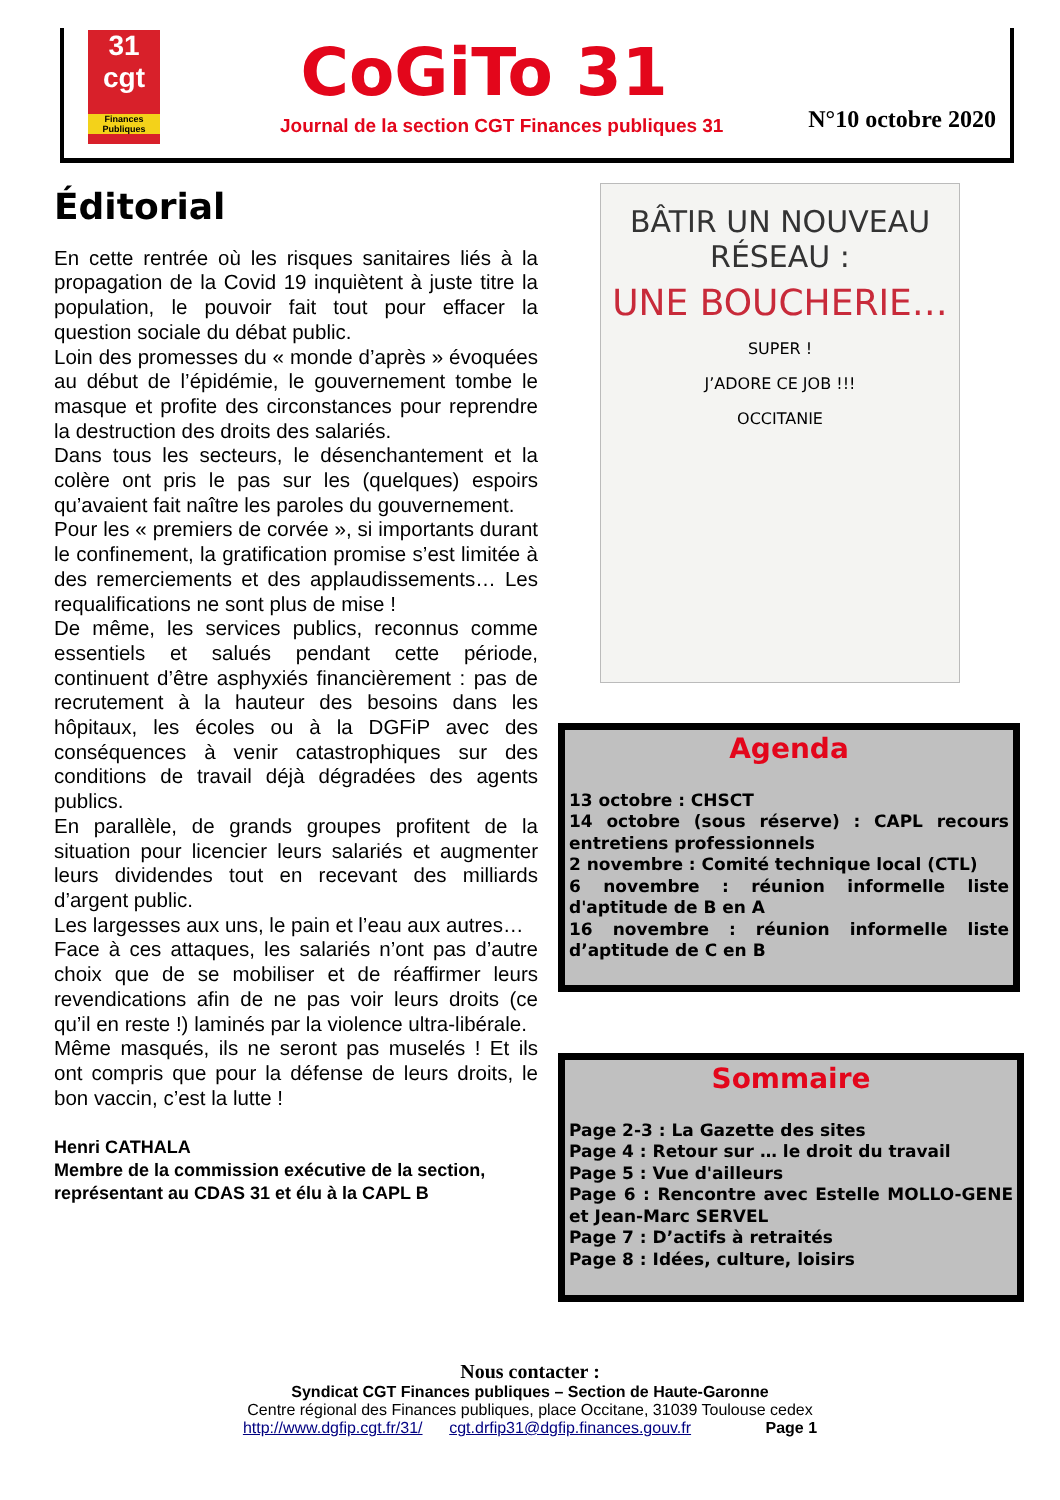31
cgt
Finances Publiques
CoGiTo 31
Journal de la section CGT Finances publiques 31
N°10 octobre 2020
Éditorial
En cette rentrée où les risques sanitaires liés à la propagation de la Covid 19 inquiètent à juste titre la population, le pouvoir fait tout pour effacer la question sociale du débat public.
Loin des promesses du « monde d’après » évoquées au début de l’épidémie, le gouvernement tombe le masque et profite des circonstances pour reprendre la destruction des droits des salariés.
Dans tous les secteurs, le désenchantement et la colère ont pris le pas sur les (quelques) espoirs qu’avaient fait naître les paroles du gouvernement.
Pour les « premiers de corvée », si importants durant le confinement, la gratification promise s’est limitée à des remerciements et des applaudissements… Les requalifications ne sont plus de mise !
De même, les services publics, reconnus comme essentiels et salués pendant cette période, continuent d’être asphyxiés financièrement : pas de recrutement à la hauteur des besoins dans les hôpitaux, les écoles ou à la DGFiP avec des conséquences à venir catastrophiques sur des conditions de travail déjà dégradées des agents publics.
En parallèle, de grands groupes profitent de la situation pour licencier leurs salariés et augmenter leurs dividendes tout en recevant des milliards d’argent public.
Les largesses aux uns, le pain et l’eau aux autres…
Face à ces attaques, les salariés n’ont pas d’autre choix que de se mobiliser et de réaffirmer leurs revendications afin de ne pas voir leurs droits (ce qu’il en reste !) laminés par la violence ultra-libérale.
Même masqués, ils ne seront pas muselés ! Et ils ont compris que pour la défense de leurs droits, le bon vaccin, c’est la lutte !
Henri CATHALA
Membre de la commission exécutive de la section, représentant au CDAS 31 et élu à la CAPL B
BÂTIR UN NOUVEAU RÉSEAU :
UNE BOUCHERIE…
SUPER !
J’ADORE CE JOB !!!
OCCITANIE
Agenda
13 octobre : CHSCT
14 octobre (sous réserve) : CAPL recours entretiens professionnels
2 novembre : Comité technique local (CTL)
6 novembre : réunion informelle liste d'aptitude de B en A
16 novembre : réunion informelle liste d’aptitude de C en B
Sommaire
Page 2-3 : La Gazette des sites
Page 4 : Retour sur … le droit du travail
Page 5 : Vue d'ailleurs
Page 6 : Rencontre avec Estelle MOLLO-GENE et Jean-Marc SERVEL
Page 7 : D’actifs à retraités
Page 8 : Idées, culture, loisirs
Nous contacter :
Syndicat CGT Finances publiques – Section de Haute-Garonne
Centre régional des Finances publiques, place Occitane, 31039 Toulouse cedex
http://www.dgfip.cgt.fr/31/ cgt.drfip31@dgfip.finances.gouv.fr Page 1